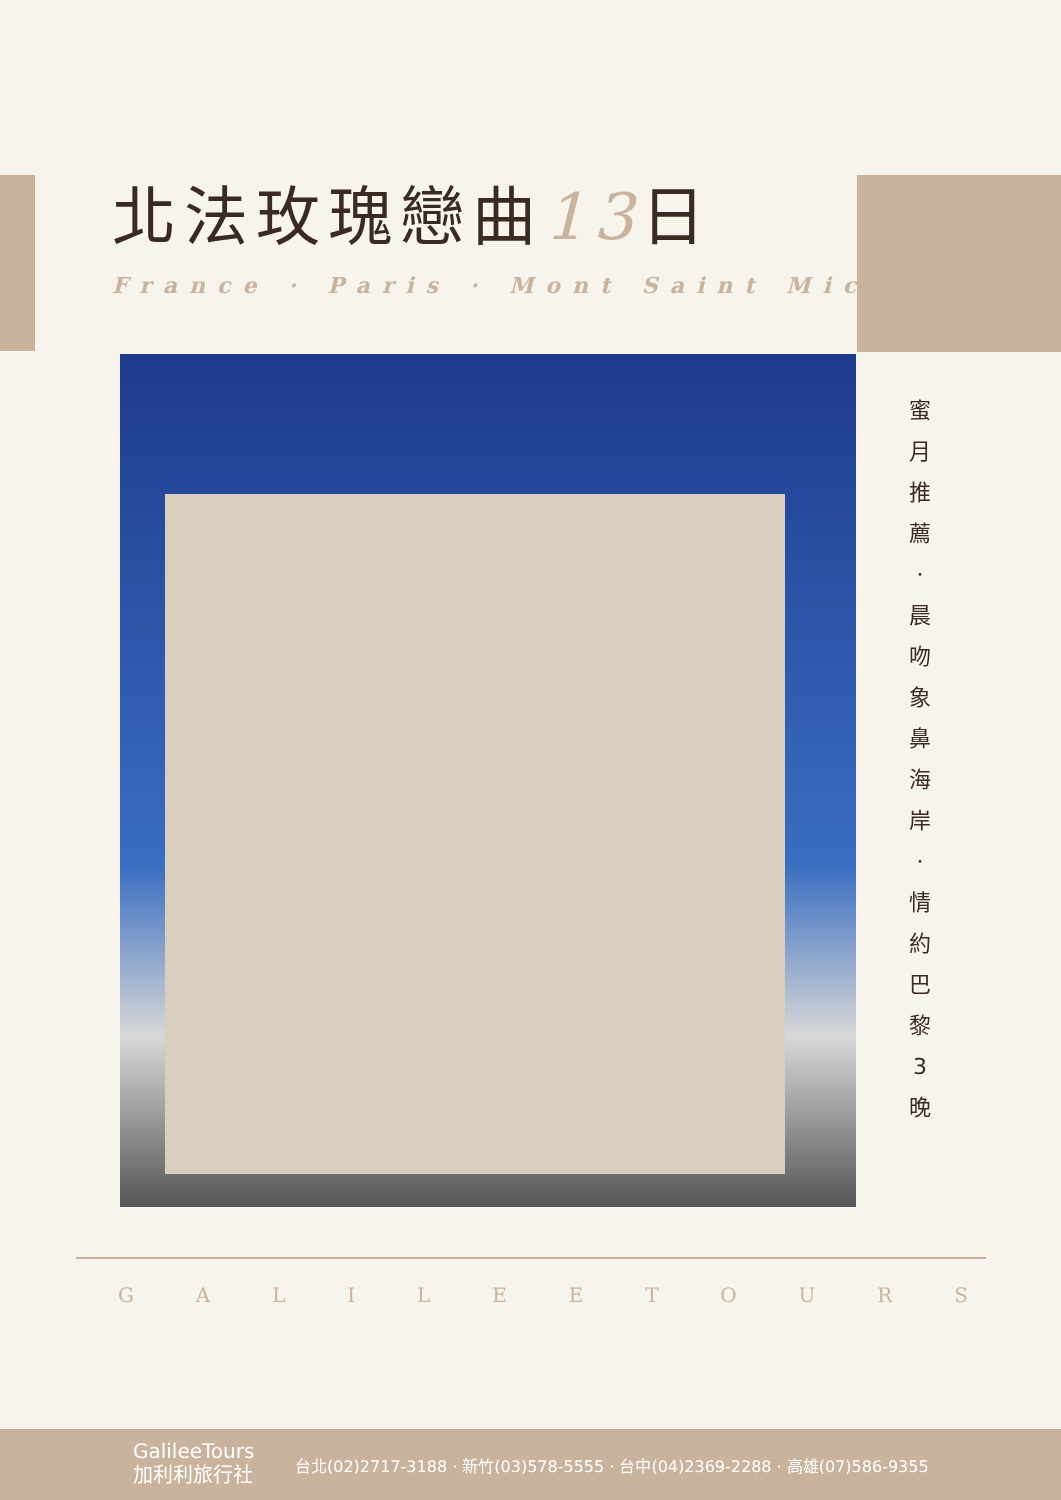北法玫瑰戀曲13日
France · Paris · Mont Saint Michel
蜜
月
推
薦
·
晨
吻
象
鼻
海
岸
·
情
約
巴
黎
3
晚
G A L I L E E T O U R S
GalileeTours
加利利旅行社
台北(02)2717-3188 · 新竹(03)578-5555 · 台中(04)2369-2288 · 高雄(07)586-9355